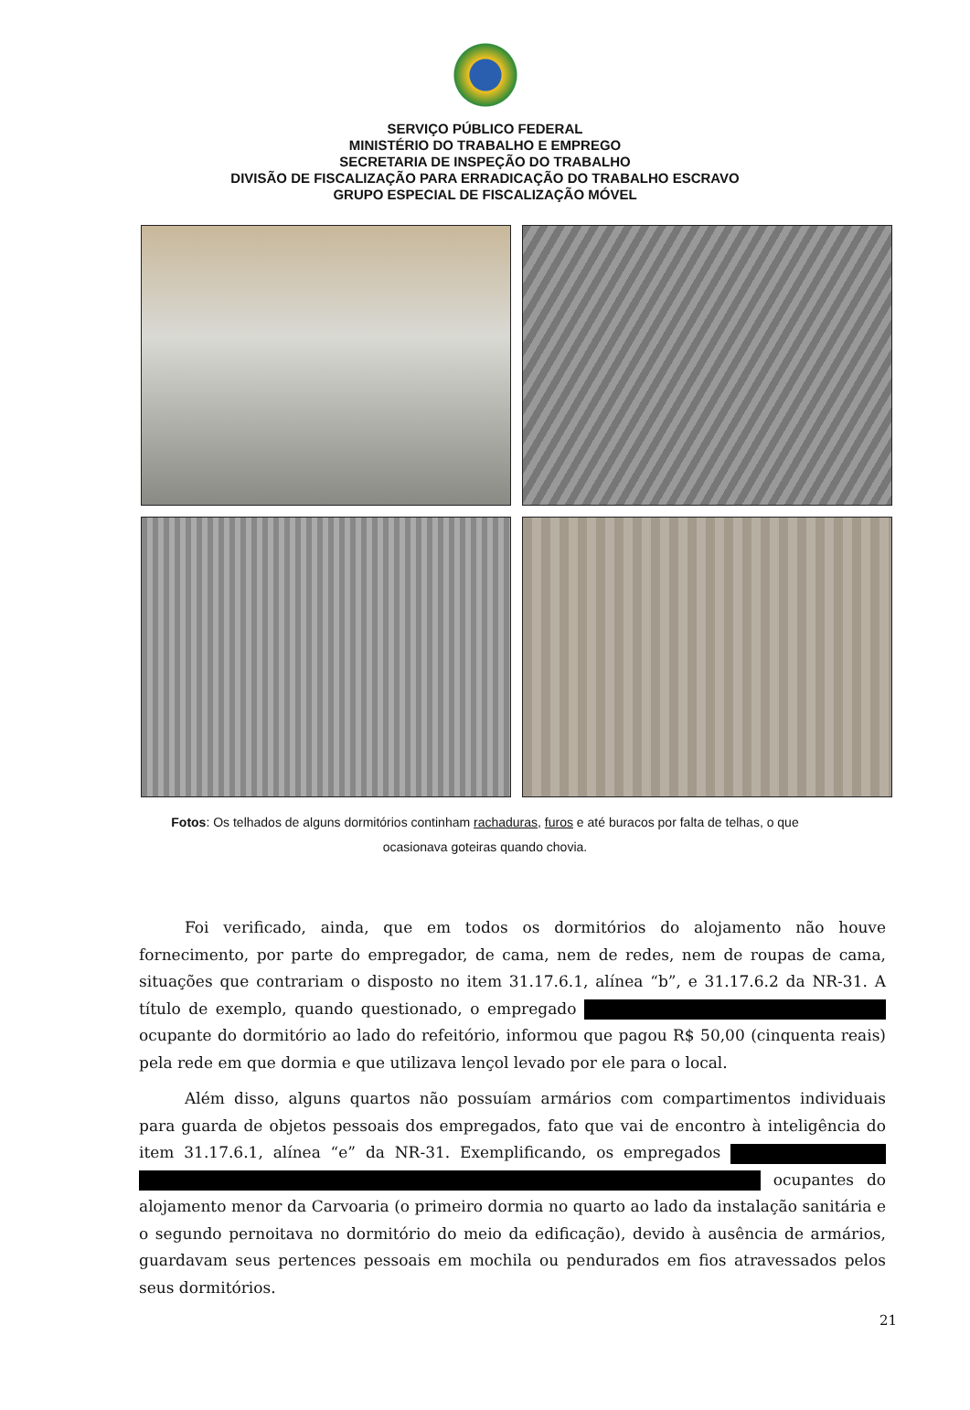SERVIÇO PÚBLICO FEDERAL
MINISTÉRIO DO TRABALHO E EMPREGO
SECRETARIA DE INSPEÇÃO DO TRABALHO
DIVISÃO DE FISCALIZAÇÃO PARA ERRADICAÇÃO DO TRABALHO ESCRAVO
GRUPO ESPECIAL DE FISCALIZAÇÃO MÓVEL
Fotos: Os telhados de alguns dormitórios continham rachaduras, furos e até buracos por falta de telhas, o que ocasionava goteiras quando chovia.
Foi verificado, ainda, que em todos os dormitórios do alojamento não houve fornecimento, por parte do empregador, de cama, nem de redes, nem de roupas de cama, situações que contrariam o disposto no item 31.17.6.1, alínea “b”, e 31.17.6.2 da NR-31. A título de exemplo, quando questionado, o empregado ocupante do dormitório ao lado do refeitório, informou que pagou R$ 50,00 (cinquenta reais) pela rede em que dormia e que utilizava lençol levado por ele para o local.
Além disso, alguns quartos não possuíam armários com compartimentos individuais para guarda de objetos pessoais dos empregados, fato que vai de encontro à inteligência do item 31.17.6.1, alínea “e” da NR-31. Exemplificando, os empregados ocupantes do alojamento menor da Carvoaria (o primeiro dormia no quarto ao lado da instalação sanitária e o segundo pernoitava no dormitório do meio da edificação), devido à ausência de armários, guardavam seus pertences pessoais em mochila ou pendurados em fios atravessados pelos seus dormitórios.
21